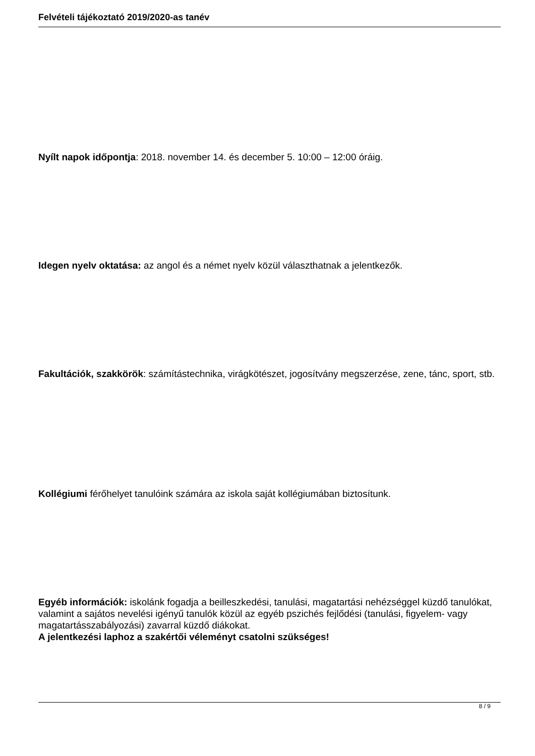Felvételi tájékoztató 2019/2020-as tanév
Nyílt napok időpontja: 2018. november 14. és december 5. 10:00 – 12:00 óráig.
Idegen nyelv oktatása: az angol és a német nyelv közül választhatnak a jelentkezők.
Fakultációk, szakkörök: számítástechnika, virágkötészet, jogosítvány megszerzése, zene, tánc, sport, stb.
Kollégiumi férőhelyet tanulóink számára az iskola saját kollégiumában biztosítunk.
Egyéb információk: iskolánk fogadja a beilleszkedési, tanulási, magatartási nehézséggel küzdő tanulókat, valamint a sajátos nevelési igényű tanulók közül az egyéb pszichés fejlődési (tanulási, figyelem- vagy magatartásszabályozási) zavarral küzdő diákokat.
A jelentkezési laphoz a szakértői véleményt csatolni szükséges!
8 / 9